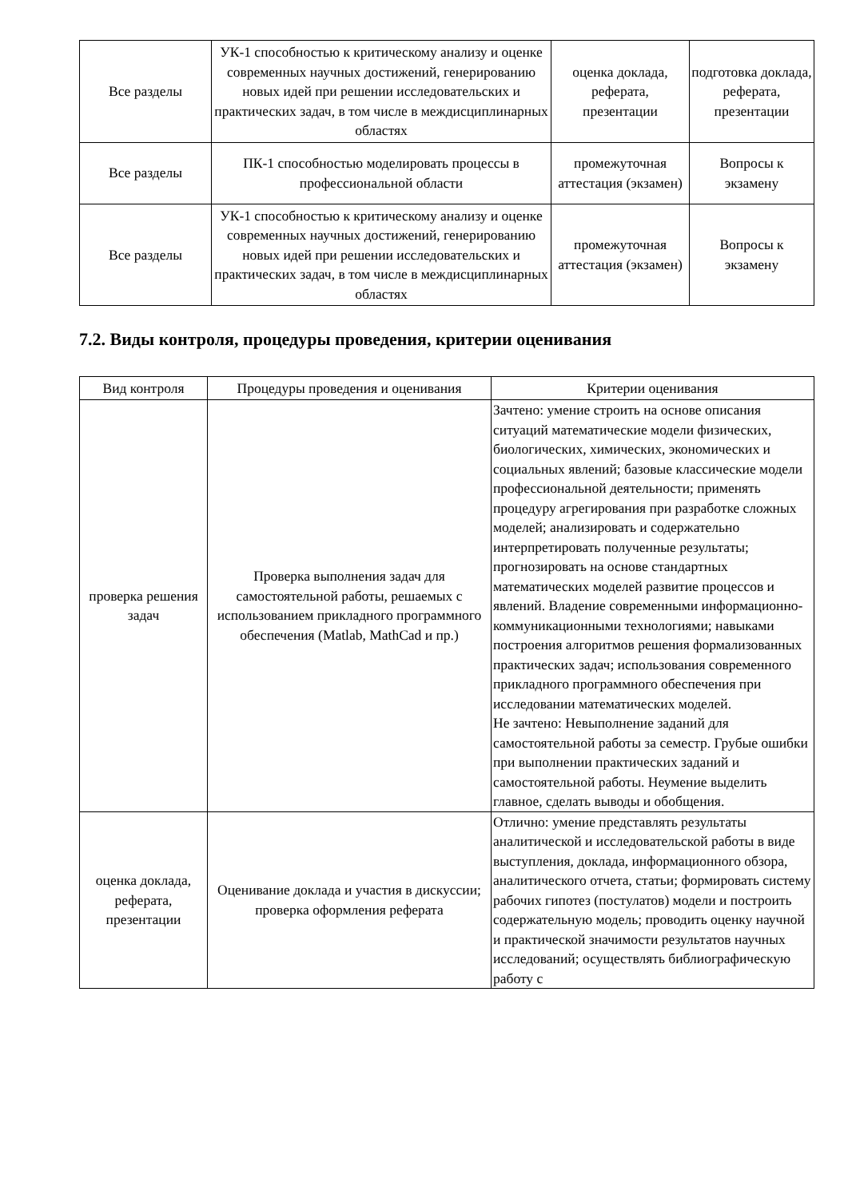| Все разделы | УК-1 способностью к критическому анализу и оценке современных научных достижений, генерированию новых идей при решении исследовательских и практических задач, в том числе в междисциплинарных областях | оценка доклада, реферата, презентации | подготовка доклада, реферата, презентации |
| Все разделы | ПК-1 способностью моделировать процессы в профессиональной области | промежуточная аттестация (экзамен) | Вопросы к экзамену |
| Все разделы | УК-1 способностью к критическому анализу и оценке современных научных достижений, генерированию новых идей при решении исследовательских и практических задач, в том числе в междисциплинарных областях | промежуточная аттестация (экзамен) | Вопросы к экзамену |
7.2. Виды контроля, процедуры проведения, критерии оценивания
| Вид контроля | Процедуры проведения и оценивания | Критерии оценивания |
| --- | --- | --- |
| проверка решения задач | Проверка выполнения задач для самостоятельной работы, решаемых с использованием прикладного программного обеспечения (Matlab, MathCad и пр.) | Зачтено: умение строить на основе описания ситуаций математические модели физических, биологических, химических, экономических и социальных явлений; базовые классические модели профессиональной деятельности; применять процедуру агрегирования при разработке сложных моделей; анализировать и содержательно интерпретировать полученные результаты; прогнозировать на основе стандартных математических моделей развитие процессов и явлений. Владение современными информационно-коммуникационными технологиями; навыками построения алгоритмов решения формализованных практических задач; использования современного прикладного программного обеспечения при исследовании математических моделей. Не зачтено: Невыполнение заданий для самостоятельной работы за семестр. Грубые ошибки при выполнении практических заданий и самостоятельной работы. Неумение выделить главное, сделать выводы и обобщения. |
| оценка доклада, реферата, презентации | Оценивание доклада и участия в дискуссии; проверка оформления реферата | Отлично: умение представлять результаты аналитической и исследовательской работы в виде выступления, доклада, информационного обзора, аналитического отчета, статьи; формировать систему рабочих гипотез (постулатов) модели и построить содержательную модель; проводить оценку научной и практической значимости результатов научных исследований; осуществлять библиографическую работу с |